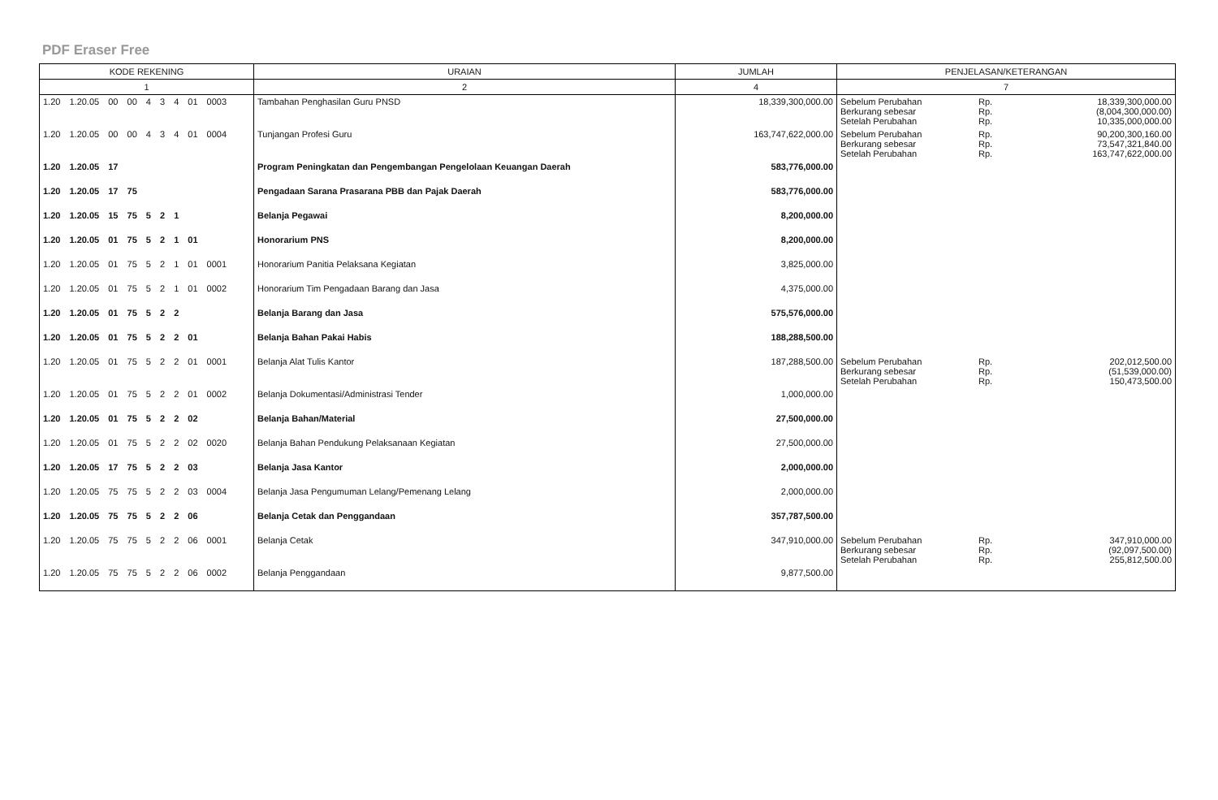PDF Eraser Free
| KODE REKENING | URAIAN | JUMLAH | PENJELASAN/KETERANGAN |
| --- | --- | --- | --- |
| 1 | 2 | 4 | 7 |
| 1.20 1.20.05 00 00 4 3 4 01 0003 | Tambahan Penghasilan Guru PNSD | 18,339,300,000.00 | Sebelum Perubahan Rp. 18,339,300,000.00 Berkurang sebesar Rp. (8,004,300,000.00) Setelah Perubahan Rp. 10,335,000,000.00 |
| 1.20 1.20.05 00 00 4 3 4 01 0004 | Tunjangan Profesi Guru | 163,747,622,000.00 | Sebelum Perubahan Rp. 90,200,300,160.00 Berkurang sebesar Rp. 73,547,321,840.00 Setelah Perubahan Rp. 163,747,622,000.00 |
| 1.20 1.20.05 17 | Program Peningkatan dan Pengembangan Pengelolaan Keuangan Daerah | 583,776,000.00 | |
| 1.20 1.20.05 17 75 | Pengadaan Sarana Prasarana PBB dan Pajak Daerah | 583,776,000.00 | |
| 1.20 1.20.05 15 75 5 2 1 | Belanja Pegawai | 8,200,000.00 | |
| 1.20 1.20.05 01 75 5 2 1 01 | Honorarium PNS | 8,200,000.00 | |
| 1.20 1.20.05 01 75 5 2 1 01 0001 | Honorarium Panitia Pelaksana Kegiatan | 3,825,000.00 | |
| 1.20 1.20.05 01 75 5 2 1 01 0002 | Honorarium Tim Pengadaan Barang dan Jasa | 4,375,000.00 | |
| 1.20 1.20.05 01 75 5 2 2 | Belanja Barang dan Jasa | 575,576,000.00 | |
| 1.20 1.20.05 01 75 5 2 2 01 | Belanja Bahan Pakai Habis | 188,288,500.00 | |
| 1.20 1.20.05 01 75 5 2 2 01 0001 | Belanja Alat Tulis Kantor | 187,288,500.00 | Sebelum Perubahan Rp. 202,012,500.00 Berkurang sebesar Rp. (51,539,000.00) Setelah Perubahan Rp. 150,473,500.00 |
| 1.20 1.20.05 01 75 5 2 2 01 0002 | Belanja Dokumentasi/Administrasi Tender | 1,000,000.00 | |
| 1.20 1.20.05 01 75 5 2 2 02 | Belanja Bahan/Material | 27,500,000.00 | |
| 1.20 1.20.05 01 75 5 2 2 02 0020 | Belanja Bahan Pendukung Pelaksanaan Kegiatan | 27,500,000.00 | |
| 1.20 1.20.05 17 75 5 2 2 03 | Belanja Jasa Kantor | 2,000,000.00 | |
| 1.20 1.20.05 75 75 5 2 2 03 0004 | Belanja Jasa Pengumuman Lelang/Pemenang Lelang | 2,000,000.00 | |
| 1.20 1.20.05 75 75 5 2 2 06 | Belanja Cetak dan Penggandaan | 357,787,500.00 | |
| 1.20 1.20.05 75 75 5 2 2 06 0001 | Belanja Cetak | 347,910,000.00 | Sebelum Perubahan Rp. 347,910,000.00 Berkurang sebesar Rp. (92,097,500.00) Setelah Perubahan Rp. 255,812,500.00 |
| 1.20 1.20.05 75 75 5 2 2 06 0002 | Belanja Penggandaan | 9,877,500.00 | |